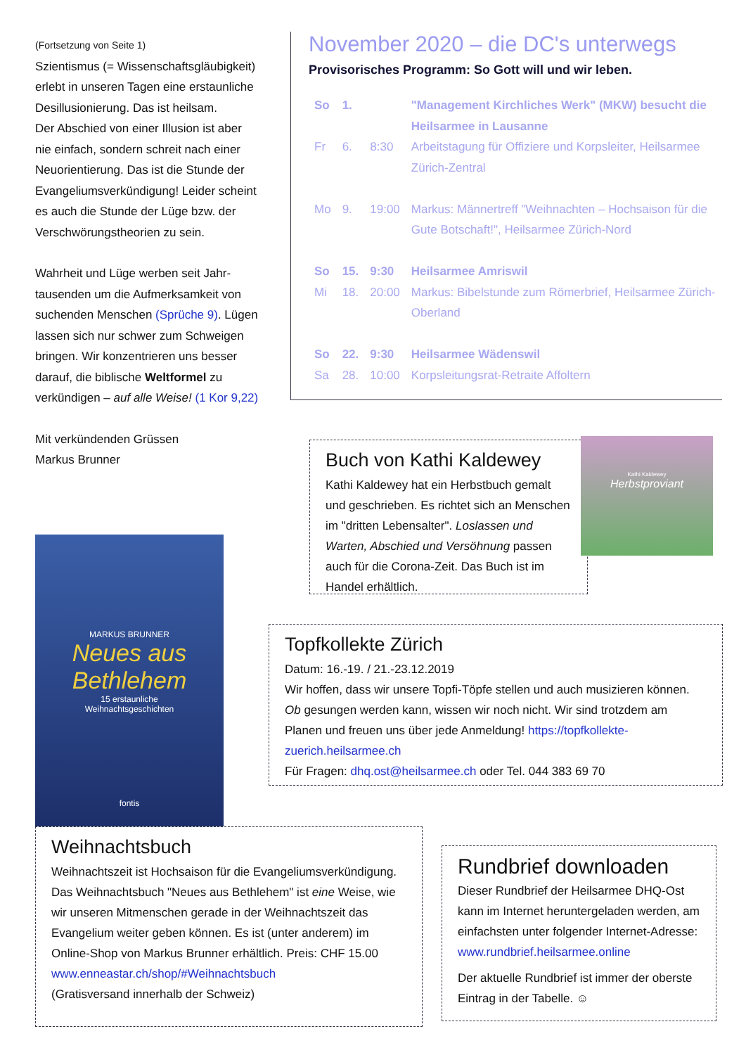(Fortsetzung von Seite 1)
Szientismus (= Wissenschaftsgläubigkeit) erlebt in unseren Tagen eine erstaunliche Desillusionierung. Das ist heilsam.
Der Abschied von einer Illusion ist aber nie einfach, sondern schreit nach einer Neuorientierung. Das ist die Stunde der Evangeliumsverkündigung! Leider scheint es auch die Stunde der Lüge bzw. der Verschwörungstheorien zu sein.
Wahrheit und Lüge werben seit Jahr-tausenden um die Aufmerksamkeit von suchenden Menschen (Sprüche 9). Lügen lassen sich nur schwer zum Schweigen bringen. Wir konzentrieren uns besser darauf, die biblische Weltformel zu verkündigen – auf alle Weise! (1 Kor 9,22)
Mit verkündenden Grüssen
Markus Brunner
November 2020 – die DC's unterwegs
Provisorisches Programm: So Gott will und wir leben.
| So | 1. | | "Management Kirchliches Werk" (MKW) besucht die Heilsarmee in Lausanne |
| Fr | 6. | 8:30 | Arbeitstagung für Offiziere und Korpsleiter, Heilsarmee Zürich-Zentral |
| Mo | 9. | 19:00 | Markus: Männertreff "Weihnachten – Hochsaison für die Gute Botschaft!", Heilsarmee Zürich-Nord |
| So | 15. | 9:30 | Heilsarmee Amriswil |
| Mi | 18. | 20:00 | Markus: Bibelstunde zum Römerbrief, Heilsarmee Zürich-Oberland |
| So | 22. | 9:30 | Heilsarmee Wädenswil |
| Sa | 28. | 10:00 | Korpsleitungsrat-Retraite Affoltern |
Buch von Kathi Kaldewey
Kathi Kaldewey hat ein Herbstbuch gemalt und geschrieben. Es richtet sich an Menschen im "dritten Lebensalter". Loslassen und Warten, Abschied und Versöhnung passen auch für die Corona-Zeit. Das Buch ist im Handel erhältlich.
Kathi Kaldewey
Herbstproviant
Topfkollekte Zürich
Datum: 16.-19. / 21.-23.12.2019
Wir hoffen, dass wir unsere Topfi-Töpfe stellen und auch musizieren können. Ob gesungen werden kann, wissen wir noch nicht. Wir sind trotzdem am Planen und freuen uns über jede Anmeldung! https://topfkollekte-zuerich.heilsarmee.ch
Für Fragen: dhq.ost@heilsarmee.ch oder Tel. 044 383 69 70
MARKUS BRUNNER
Neues aus Bethlehem
15 erstaunliche
Weihnachtsgeschichten
fontis
Weihnachtsbuch
Weihnachtszeit ist Hochsaison für die Evangeliumsverkündigung. Das Weihnachtsbuch "Neues aus Bethlehem" ist eine Weise, wie wir unseren Mitmenschen gerade in der Weihnachtszeit das Evangelium weiter geben können. Es ist (unter anderem) im Online-Shop von Markus Brunner erhältlich. Preis: CHF 15.00
www.enneastar.ch/shop/#Weihnachtsbuch
(Gratisversand innerhalb der Schweiz)
Rundbrief downloaden
Dieser Rundbrief der Heilsarmee DHQ-Ost kann im Internet heruntergeladen werden, am einfachsten unter folgender Internet-Adresse: www.rundbrief.heilsarmee.online
Der aktuelle Rundbrief ist immer der oberste Eintrag in der Tabelle. ☺